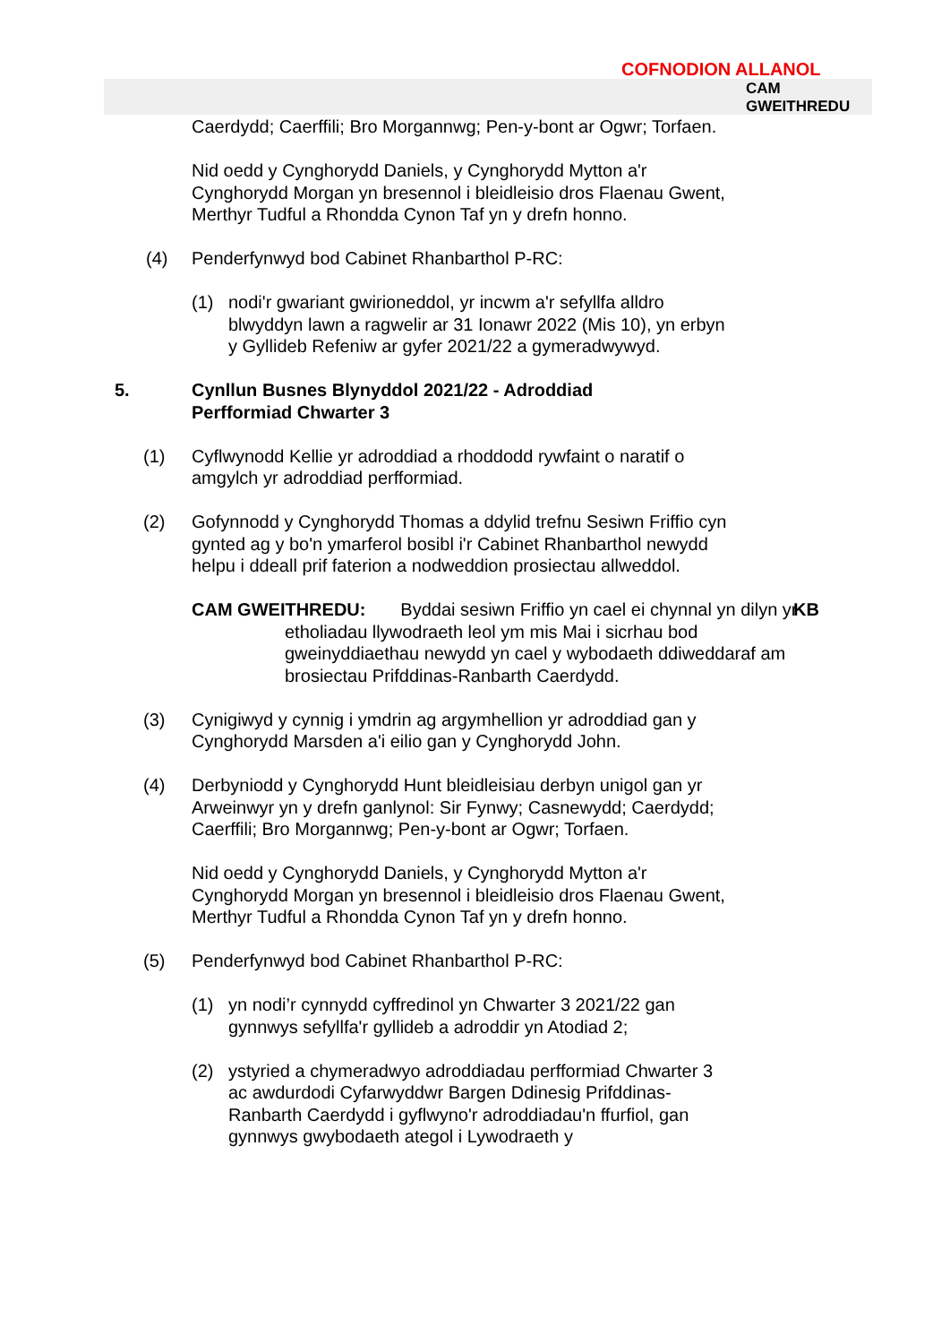COFNODION ALLANOL
CAM
GWEITHREDU
Caerdydd; Caerffili; Bro Morgannwg; Pen-y-bont ar Ogwr; Torfaen.
Nid oedd y Cynghorydd Daniels, y Cynghorydd Mytton a'r Cynghorydd Morgan yn bresennol i bleidleisio dros Flaenau Gwent, Merthyr Tudful a Rhondda Cynon Taf yn y drefn honno.
(4) Penderfynwyd bod Cabinet Rhanbarthol P-RC:
(1) nodi'r gwariant gwirioneddol, yr incwm a'r sefyllfa alldro blwyddyn lawn a ragwelir ar 31 Ionawr 2022 (Mis 10), yn erbyn y Gyllideb Refeniw ar gyfer 2021/22 a gymeradwywyd.
5. Cynllun Busnes Blynyddol 2021/22 - Adroddiad Perfformiad Chwarter 3
(1) Cyflwynodd Kellie yr adroddiad a rhoddodd rywfaint o naratif o amgylch yr adroddiad perfformiad.
(2) Gofynnodd y Cynghorydd Thomas a ddylid trefnu Sesiwn Friffio cyn gynted ag y bo'n ymarferol bosibl i'r Cabinet Rhanbarthol newydd helpu i ddeall prif faterion a nodweddion prosiectau allweddol.
CAM GWEITHREDU: Byddai sesiwn Friffio yn cael ei chynnal yn dilyn yr etholiadau llywodraeth leol ym mis Mai i sicrhau bod gweinyddiaethau newydd yn cael y wybodaeth ddiweddaraf am brosiectau Prifddinas-Ranbarth Caerdydd.
KB
(3) Cynigiwyd y cynnig i ymdrin ag argymhellion yr adroddiad gan y Cynghorydd Marsden a'i eilio gan y Cynghorydd John.
(4) Derbyniodd y Cynghorydd Hunt bleidleisiau derbyn unigol gan yr Arweinwyr yn y drefn ganlynol: Sir Fynwy; Casnewydd; Caerdydd; Caerffili; Bro Morgannwg; Pen-y-bont ar Ogwr; Torfaen.
Nid oedd y Cynghorydd Daniels, y Cynghorydd Mytton a'r Cynghorydd Morgan yn bresennol i bleidleisio dros Flaenau Gwent, Merthyr Tudful a Rhondda Cynon Taf yn y drefn honno.
(5) Penderfynwyd bod Cabinet Rhanbarthol P-RC:
(1) yn nodi’r cynnydd cyffredinol yn Chwarter 3 2021/22 gan gynnwys sefyllfa'r gyllideb a adroddir yn Atodiad 2;
(2) ystyried a chymeradwyo adroddiadau perfformiad Chwarter 3 ac awdurdodi Cyfarwyddwr Bargen Ddinesig Prifddinas-Ranbarth Caerdydd i gyflwyno'r adroddiadau'n ffurfiol, gan gynnwys gwybodaeth ategol i Lywodraeth y